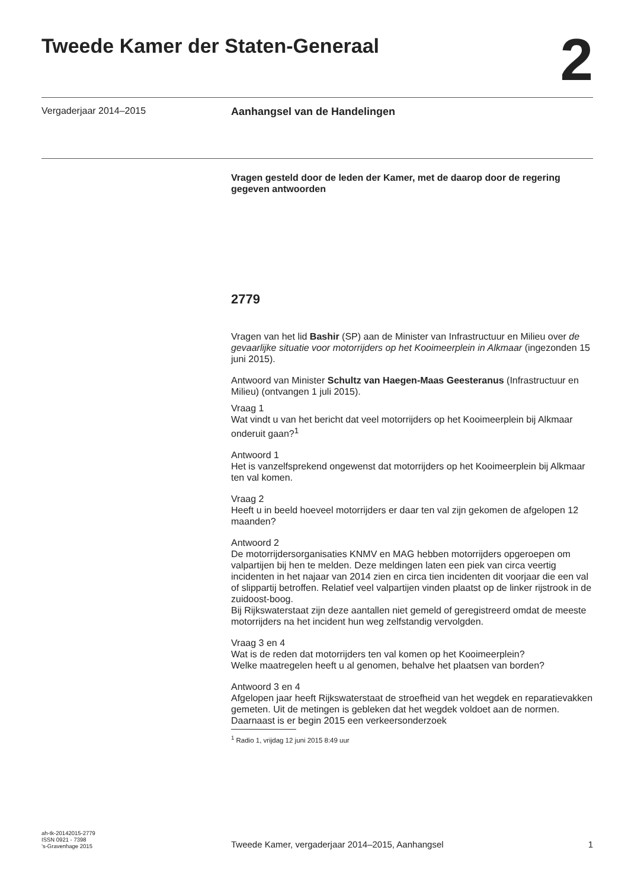Tweede Kamer der Staten-Generaal
2
Vergaderjaar 2014–2015 Aanhangsel van de Handelingen
Vragen gesteld door de leden der Kamer, met de daarop door de regering gegeven antwoorden
2779
Vragen van het lid Bashir (SP) aan de Minister van Infrastructuur en Milieu over de gevaarlijke situatie voor motorrijders op het Kooimeerplein in Alkmaar (ingezonden 15 juni 2015).
Antwoord van Minister Schultz van Haegen-Maas Geesteranus (Infrastructuur en Milieu) (ontvangen 1 juli 2015).
Vraag 1
Wat vindt u van het bericht dat veel motorrijders op het Kooimeerplein bij Alkmaar onderuit gaan?<sup>1</sup>
Antwoord 1
Het is vanzelfsprekend ongewenst dat motorrijders op het Kooimeerplein bij Alkmaar ten val komen.
Vraag 2
Heeft u in beeld hoeveel motorrijders er daar ten val zijn gekomen de afgelopen 12 maanden?
Antwoord 2
De motorrijdersorganisaties KNMV en MAG hebben motorrijders opgeroepen om valpartijen bij hen te melden. Deze meldingen laten een piek van circa veertig incidenten in het najaar van 2014 zien en circa tien incidenten dit voorjaar die een val of slippartij betroffen. Relatief veel valpartijen vinden plaatst op de linker rijstrook in de zuidoost-boog.
Bij Rijkswaterstaat zijn deze aantallen niet gemeld of geregistreerd omdat de meeste motorrijders na het incident hun weg zelfstandig vervolgden.
Vraag 3 en 4
Wat is de reden dat motorrijders ten val komen op het Kooimeerplein?
Welke maatregelen heeft u al genomen, behalve het plaatsen van borden?
Antwoord 3 en 4
Afgelopen jaar heeft Rijkswaterstaat de stroefheid van het wegdek en reparatievakken gemeten. Uit de metingen is gebleken dat het wegdek voldoet aan de normen. Daarnaast is er begin 2015 een verkeersonderzoek
<sup>1</sup> Radio 1, vrijdag 12 juni 2015 8:49 uur
ah-tk-20142015-2779
ISSN 0921 - 7398
’s-Gravenhage 2015 Tweede Kamer, vergaderjaar 2014–2015, Aanhangsel 1